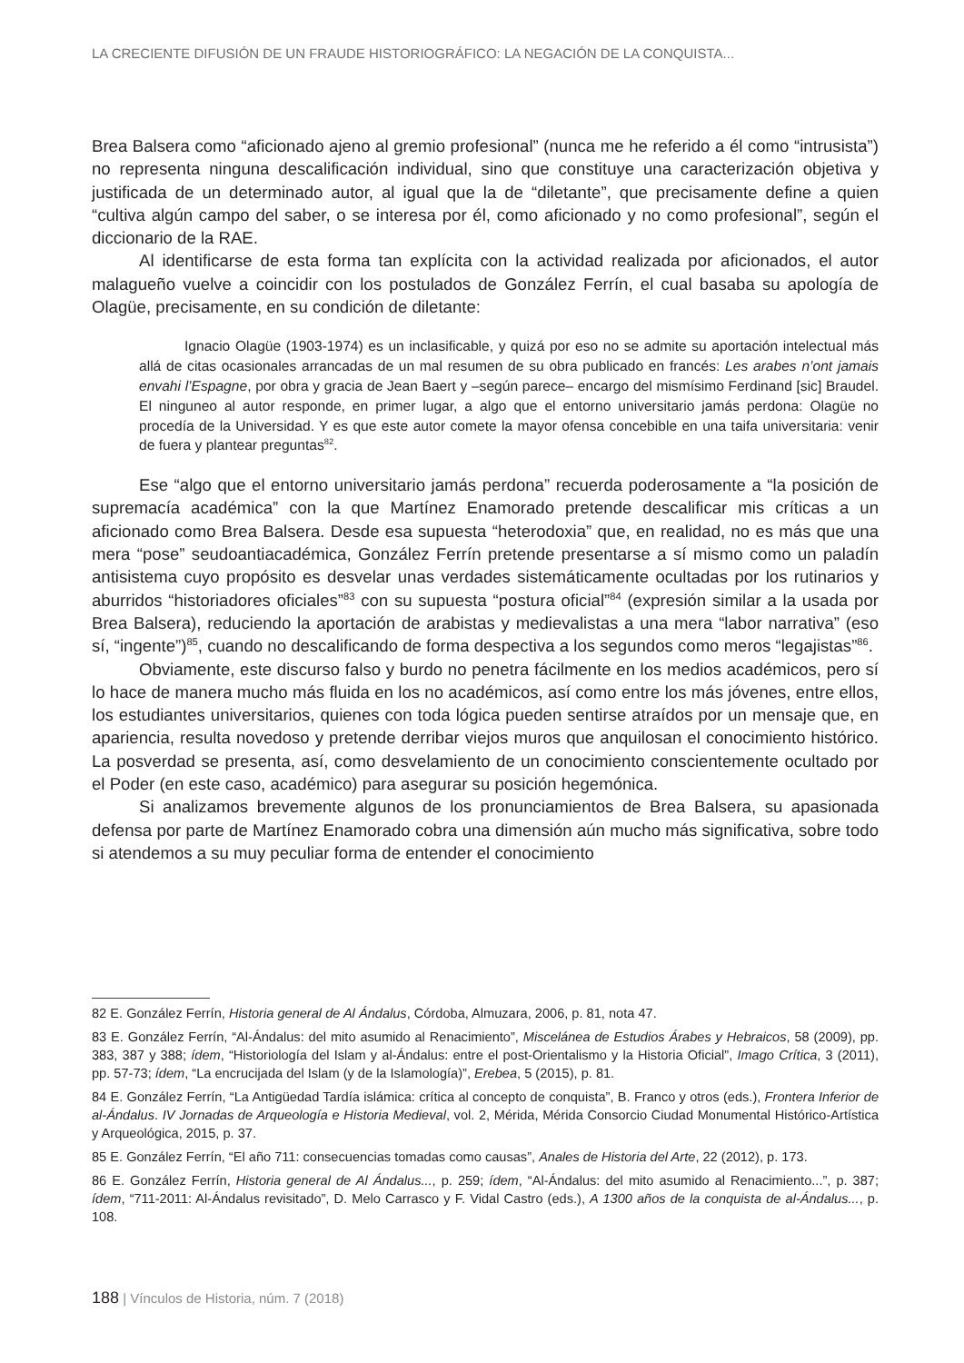LA CRECIENTE DIFUSIÓN DE UN FRAUDE HISTORIOGRÁFICO: LA NEGACIÓN DE LA CONQUISTA...
Brea Balsera como “aficionado ajeno al gremio profesional” (nunca me he referido a él como “intrusista”) no representa ninguna descalificación individual, sino que constituye una caracterización objetiva y justificada de un determinado autor, al igual que la de “diletante”, que precisamente define a quien “cultiva algún campo del saber, o se interesa por él, como aficionado y no como profesional”, según el diccionario de la RAE.
Al identificarse de esta forma tan explícita con la actividad realizada por aficionados, el autor malagueño vuelve a coincidir con los postulados de González Ferrín, el cual basaba su apología de Olagüe, precisamente, en su condición de diletante:
Ignacio Olagüe (1903-1974) es un inclasificable, y quizá por eso no se admite su aportación intelectual más allá de citas ocasionales arrancadas de un mal resumen de su obra publicado en francés: Les arabes n’ont jamais envahi l’Espagne, por obra y gracia de Jean Baert y –según parece– encargo del mismísimo Ferdinand [sic] Braudel. El ninguneo al autor responde, en primer lugar, a algo que el entorno universitario jamás perdona: Olagüe no procedía de la Universidad. Y es que este autor comete la mayor ofensa concebible en una taifa universitaria: venir de fuera y plantear preguntas<sup>82</sup>.
Ese “algo que el entorno universitario jamás perdona” recuerda poderosamente a “la posición de supremacía académica” con la que Martínez Enamorado pretende descalificar mis críticas a un aficionado como Brea Balsera. Desde esa supuesta “heterodoxia” que, en realidad, no es más que una mera “pose” seudoantiacadémica, González Ferrín pretende presentarse a sí mismo como un paladín antisistema cuyo propósito es desvelar unas verdades sistemáticamente ocultadas por los rutinarios y aburridos “historiadores oficiales”<sup>83</sup> con su supuesta “postura oficial”<sup>84</sup> (expresión similar a la usada por Brea Balsera), reduciendo la aportación de arabistas y medievalistas a una mera “labor narrativa” (eso sí, “ingente”)<sup>85</sup>, cuando no descalificando de forma despectiva a los segundos como meros “legajistas”<sup>86</sup>.
Obviamente, este discurso falso y burdo no penetra fácilmente en los medios académicos, pero sí lo hace de manera mucho más fluida en los no académicos, así como entre los más jóvenes, entre ellos, los estudiantes universitarios, quienes con toda lógica pueden sentirse atraídos por un mensaje que, en apariencia, resulta novedoso y pretende derribar viejos muros que anquilosan el conocimiento histórico. La posverdad se presenta, así, como desvelamiento de un conocimiento conscientemente ocultado por el Poder (en este caso, académico) para asegurar su posición hegemónica.
Si analizamos brevemente algunos de los pronunciamientos de Brea Balsera, su apasionada defensa por parte de Martínez Enamorado cobra una dimensión aún mucho más significativa, sobre todo si atendemos a su muy peculiar forma de entender el conocimiento
82 E. González Ferrín, Historia general de Al Ándalus, Córdoba, Almuzara, 2006, p. 81, nota 47.
83 E. González Ferrín, “Al-Ándalus: del mito asumido al Renacimiento”, Miscelánea de Estudios Árabes y Hebraicos, 58 (2009), pp. 383, 387 y 388; ídem, “Historiología del Islam y al-Ándalus: entre el post-Orientalismo y la Historia Oficial”, Imago Crítica, 3 (2011), pp. 57-73; ídem, “La encrucijada del Islam (y de la Islamología)”, Erebea, 5 (2015), p. 81.
84 E. González Ferrín, “La Antigüedad Tardía islámica: crítica al concepto de conquista”, B. Franco y otros (eds.), Frontera Inferior de al-Ándalus. IV Jornadas de Arqueología e Historia Medieval, vol. 2, Mérida, Mérida Consorcio Ciudad Monumental Histórico-Artística y Arqueológica, 2015, p. 37.
85 E. González Ferrín, “El año 711: consecuencias tomadas como causas”, Anales de Historia del Arte, 22 (2012), p. 173.
86 E. González Ferrín, Historia general de Al Ándalus..., p. 259; ídem, “Al-Ándalus: del mito asumido al Renacimiento...”, p. 387; ídem, “711-2011: Al-Ándalus revisitado”, D. Melo Carrasco y F. Vidal Castro (eds.), A 1300 años de la conquista de al-Ándalus..., p. 108.
188 | Vínculos de Historia, núm. 7 (2018)